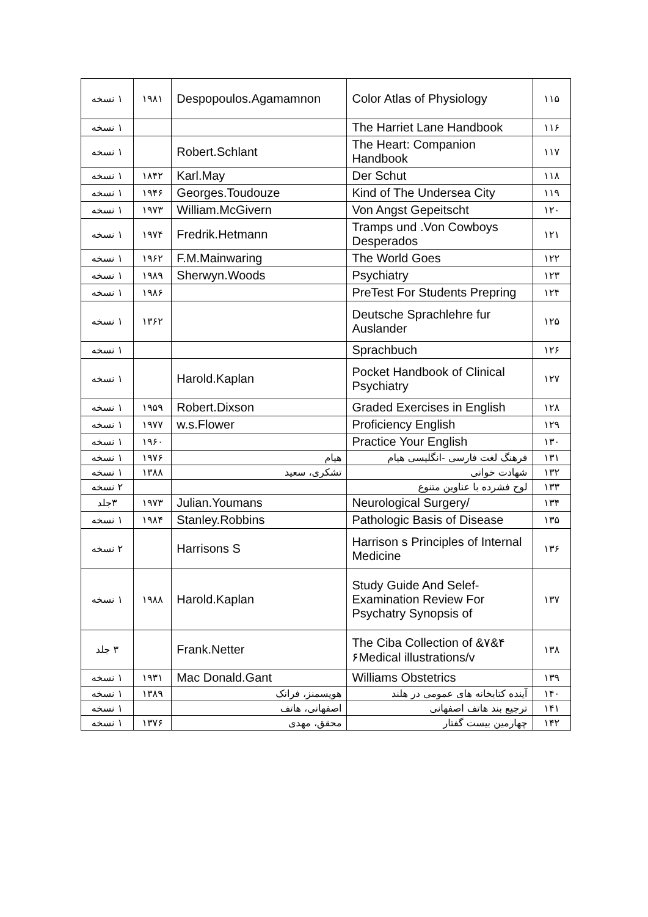| ۱۱۵ | Color Atlas of Physiology | Despopoulos.Agamamnon | ۱۹۸۱ | ۱ نسخه |
| ۱۱۶ | The Harriet Lane Handbook | | | ۱ نسخه |
| ۱۱۷ | The Heart: Companion Handbook | Robert.Schlant | | ۱ نسخه |
| ۱۱۸ | Der Schut | Karl.May | ۱۸۴۲ | ۱ نسخه |
| ۱۱۹ | Kind of The Undersea City | Georges.Toudouze | ۱۹۴۶ | ۱ نسخه |
| ۱۲۰ | Von Angst Gepeitscht | William.McGivern | ۱۹۷۳ | ۱ نسخه |
| ۱۲۱ | Tramps und .Von Cowboys Desperados | Fredrik.Hetmann | ۱۹۷۴ | ۱ نسخه |
| ۱۲۲ | The World Goes | F.M.Mainwaring | ۱۹۶۲ | ۱ نسخه |
| ۱۲۳ | Psychiatry | Sherwyn.Woods | ۱۹۸۹ | ۱ نسخه |
| ۱۲۴ | PreTest For Students Prepring | | ۱۹۸۶ | ۱ نسخه |
| ۱۲۵ | Deutsche Sprachlehre fur Auslander | | ۱۳۶۲ | ۱ نسخه |
| ۱۲۶ | Sprachbuch | | | ۱ نسخه |
| ۱۲۷ | Pocket Handbook of Clinical Psychiatry | Harold.Kaplan | | ۱ نسخه |
| ۱۲۸ | Graded Exercises in English | Robert.Dixson | ۱۹۵۹ | ۱ نسخه |
| ۱۲۹ | Proficiency English | w.s.Flower | ۱۹۷۷ | ۱ نسخه |
| ۱۳۰ | Practice Your English | | ۱۹۶۰ | ۱ نسخه |
| ۱۳۱ | فرهنگ لغت فارسی -انگلیسی هیام | هیام | ۱۹۷۶ | ۱ نسخه |
| ۱۳۲ | شهادت خوانی | تشکری، سعید | ۱۳۸۸ | ۱ نسخه |
| ۱۳۳ | لوح فشرده با عناوین متنوع | | | ۲ نسخه |
| ۱۳۴ | Neurological Surgery/ | Julian.Youmans | ۱۹۷۳ | ۳جلد |
| ۱۳۵ | Pathologic Basis of Disease | Stanley.Robbins | ۱۹۸۴ | ۱ نسخه |
| ۱۳۶ | Harrison s Principles of Internal Medicine | Harrisons S | | ۲ نسخه |
| ۱۳۷ | Study Guide And Selef-Examination Review For Psychatry Synopsis of | Harold.Kaplan | ۱۹۸۸ | ۱ نسخه |
| ۱۳۸ | The Ciba Collection of &۷&۴ ۶Medical illustrations/v | Frank.Netter | | ۳ جلد |
| ۱۳۹ | Williams Obstetrics | Mac Donald.Gant | ۱۹۳۱ | ۱ نسخه |
| ۱۴۰ | آینده کتابخانه های عمومی در هلند | هویسمنز، فرانک | ۱۳۸۹ | ۱ نسخه |
| ۱۴۱ | ترجیع بند هاتف اصفهانی | اصفهانی، هاتف | | ۱ نسخه |
| ۱۴۲ | چهارمین بیست گفتار | محقق، مهدی | ۱۳۷۶ | ۱ نسخه |